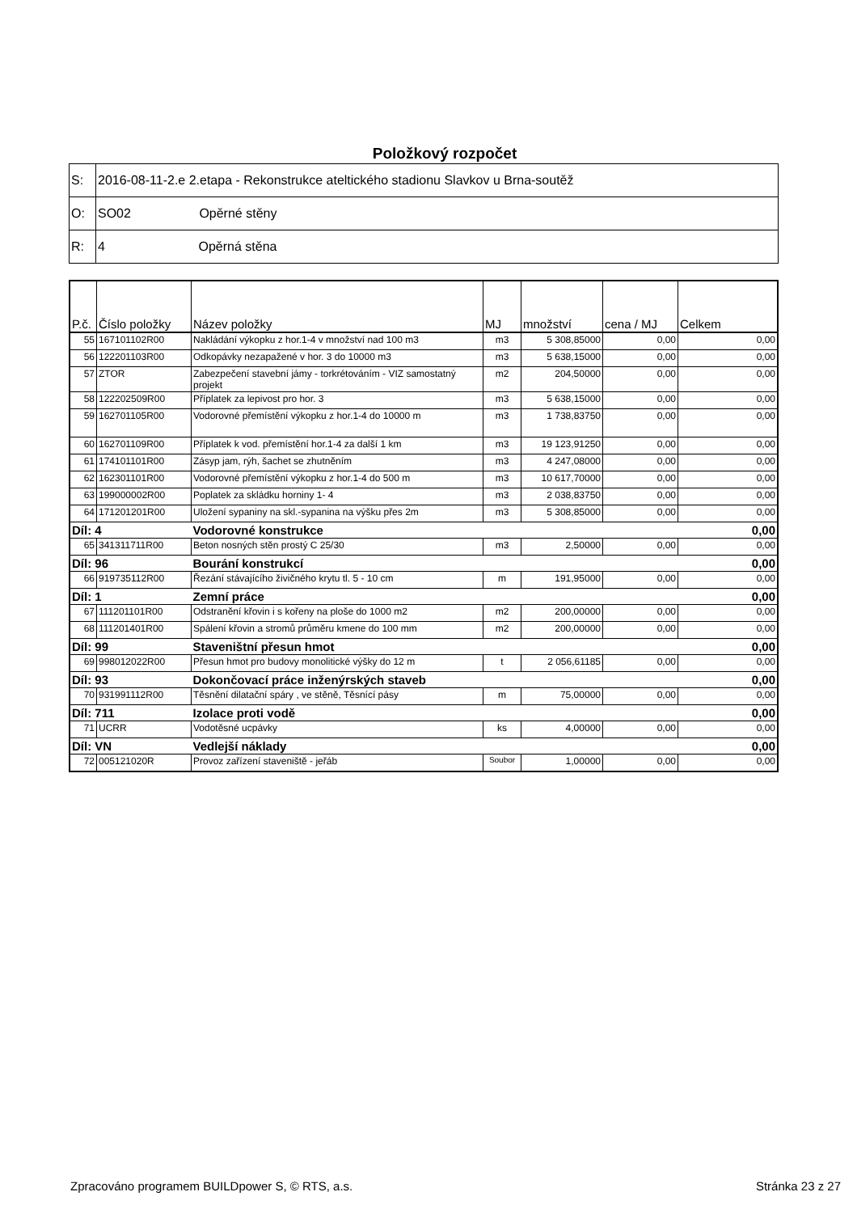Položkový rozpočet
| S: | 2016-08-11-2.e 2.etapa - Rekonstrukce ateltického stadionu Slavkov u Brna-soutěž |
| O: | SO02 Opěrné stěny |
| R: | 4 Opěrná stěna |
| P.č. | Číslo položky | Název položky | MJ | množství | cena / MJ | Celkem |
| --- | --- | --- | --- | --- | --- | --- |
| 55 | 167101102R00 | Nakládání výkopku z hor.1-4 v množství nad 100 m3 | m3 | 5 308,85000 | 0,00 | 0,00 |
| 56 | 122201103R00 | Odkopávky nezapažené v hor. 3 do 10000 m3 | m3 | 5 638,15000 | 0,00 | 0,00 |
| 57 | ZTOR | Zabezpečení stavební jámy - torkrétováním - VIZ samostatný projekt | m2 | 204,50000 | 0,00 | 0,00 |
| 58 | 122202509R00 | Příplatek za lepivost pro hor. 3 | m3 | 5 638,15000 | 0,00 | 0,00 |
| 59 | 162701105R00 | Vodorovné přemístění výkopku z hor.1-4 do 10000 m | m3 | 1 738,83750 | 0,00 | 0,00 |
| 60 | 162701109R00 | Příplatek k vod. přemístění hor.1-4 za další 1 km | m3 | 19 123,91250 | 0,00 | 0,00 |
| 61 | 174101101R00 | Zásyp jam, rýh, šachet se zhutněním | m3 | 4 247,08000 | 0,00 | 0,00 |
| 62 | 162301101R00 | Vodorovné přemístění výkopku z hor.1-4 do 500 m | m3 | 10 617,70000 | 0,00 | 0,00 |
| 63 | 199000002R00 | Poplatek za skládku horniny 1- 4 | m3 | 2 038,83750 | 0,00 | 0,00 |
| 64 | 171201201R00 | Uložení sypaniny na skl.-sypanina na výšku přes 2m | m3 | 5 308,85000 | 0,00 | 0,00 |
| Díl: 4 | | Vodorovné konstrukce | | | | 0,00 |
| 65 | 341311711R00 | Beton nosných stěn prostý C 25/30 | m3 | 2,50000 | 0,00 | 0,00 |
| Díl: 96 | | Bourání konstrukcí | | | | 0,00 |
| 66 | 919735112R00 | Řezání stávajícího živičného krytu tl. 5 - 10 cm | m | 191,95000 | 0,00 | 0,00 |
| Díl: 1 | | Zemní práce | | | | 0,00 |
| 67 | 111201101R00 | Odstranění křovin i s kořeny na ploše do 1000 m2 | m2 | 200,00000 | 0,00 | 0,00 |
| 68 | 111201401R00 | Spálení křovin a stromů průměru kmene do 100 mm | m2 | 200,00000 | 0,00 | 0,00 |
| Díl: 99 | | Staveništní přesun hmot | | | | 0,00 |
| 69 | 998012022R00 | Přesun hmot pro budovy monolitické výšky do 12 m | t | 2 056,61185 | 0,00 | 0,00 |
| Díl: 93 | | Dokončovací práce inženýrských staveb | | | | 0,00 |
| 70 | 931991112R00 | Těsnění dilatační spáry , ve stěně, Těsnící pásy | m | 75,00000 | 0,00 | 0,00 |
| Díl: 711 | | Izolace proti vodě | | | | 0,00 |
| 71 | UCRR | Vodotěsné ucpávky | ks | 4,00000 | 0,00 | 0,00 |
| Díl: VN | | Vedlejší náklady | | | | 0,00 |
| 72 | 005121020R | Provoz zařízení staveniště - jeřáb | Soubor | 1,00000 | 0,00 | 0,00 |
Zpracováno programem BUILDpower S, © RTS, a.s. Stránka 23 z 27